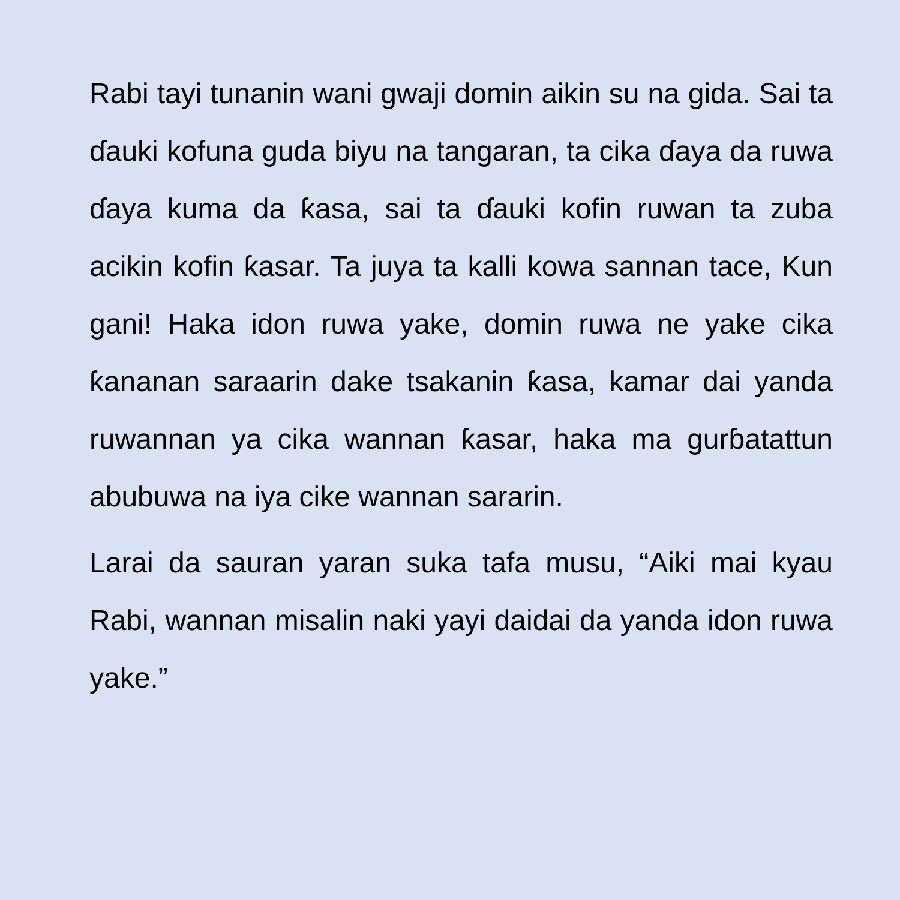Rabi tayi tunanin wani gwaji domin aikin su na gida. Sai ta ɗauki kofuna guda biyu na tangaran, ta cika ɗaya da ruwa ɗaya kuma da ƙasa, sai ta ɗauki kofin ruwan ta zuba acikin kofin ƙasar. Ta juya ta kalli kowa sannan tace, Kun gani! Haka idon ruwa yake, domin ruwa ne yake cika ƙananan saraarin dake tsakanin ƙasa, kamar dai yanda ruwannan ya cika wannan ƙasar, haka ma gurɓatattun abubuwa na iya cike wannan sararin.
Larai da sauran yaran suka tafa musu, “Aiki mai kyau Rabi, wannan misalin naki yayi daidai da yanda idon ruwa yake.”